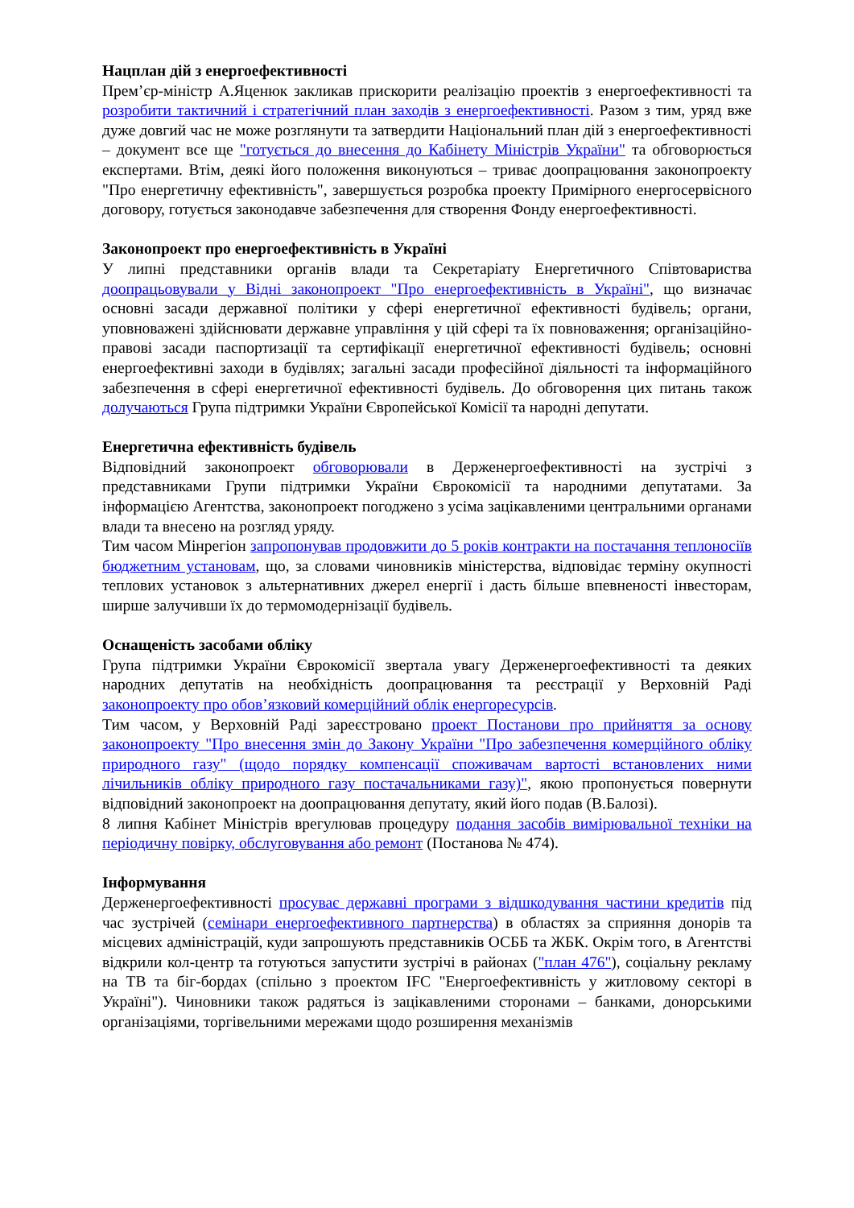Нацплан дій з енергоефективності
Прем’єр-міністр А.Яценюк закликав прискорити реалізацію проектів з енергоефективності та розробити тактичний і стратегічний план заходів з енергоефективності. Разом з тим, уряд вже дуже довгий час не може розглянути та затвердити Національний план дій з енергоефективності – документ все ще "готується до внесення до Кабінету Міністрів України" та обговорюється експертами. Втім, деякі його положення виконуються – триває доопрацювання законопроекту "Про енергетичну ефективність", завершується розробка проекту Примірного енергосервісного договору, готується законодавче забезпечення для створення Фонду енергоефективності.
Законопроект про енергоефективність в Україні
У липні представники органів влади та Секретаріату Енергетичного Співтовариства доопрацьовували у Відні законопроект "Про енергоефективність в Україні", що визначає основні засади державної політики у сфері енергетичної ефективності будівель; органи, уповноважені здійснювати державне управління у цій сфері та їх повноваження; організаційно-правові засади паспортизації та сертифікації енергетичної ефективності будівель; основні енергоефективні заходи в будівлях; загальні засади професійної діяльності та інформаційного забезпечення в сфері енергетичної ефективності будівель. До обговорення цих питань також долучаються Група підтримки України Європейської Комісії та народні депутати.
Енергетична ефективність будівель
Відповідний законопроект обговорювали в Держенергоефективності на зустрічі з представниками Групи підтримки України Єврокомісії та народними депутатами. За інформацією Агентства, законопроект погоджено з усіма зацікавленими центральними органами влади та внесено на розгляд уряду.
Тим часом Мінрегіон запропонував продовжити до 5 років контракти на постачання теплоносіїв бюджетним установам, що, за словами чиновників міністерства, відповідає терміну окупності теплових установок з альтернативних джерел енергії і дасть більше впевненості інвесторам, ширше залучивши їх до термомодернізації будівель.
Оснащеність засобами обліку
Група підтримки України Єврокомісії звертала увагу Держенергоефективності та деяких народних депутатів на необхідність доопрацювання та реєстрації у Верховній Раді законопроекту про обов’язковий комерційний облік енергоресурсів.
Тим часом, у Верховній Раді зареєстровано проект Постанови про прийняття за основу законопроекту "Про внесення змін до Закону України "Про забезпечення комерційного обліку природного газу" (щодо порядку компенсації споживачам вартості встановлених ними лічильників обліку природного газу постачальниками газу)", якою пропонується повернути відповідний законопроект на доопрацювання депутату, який його подав (В.Балозі).
8 липня Кабінет Міністрів врегулював процедуру подання засобів вимірювальної техніки на періодичну повірку, обслуговування або ремонт (Постанова № 474).
Інформування
Держенергоефективності просуває державні програми з відшкодування частини кредитів під час зустрічей (семінари енергоефективного партнерства) в областях за сприяння донорів та місцевих адміністрацій, куди запрошують представників ОСББ та ЖБК. Окрім того, в Агентстві відкрили кол-центр та готуються запустити зустрічі в районах ("план 476"), соціальну рекламу на ТВ та біг-бордах (спільно з проектом IFC "Енергоефективність у житловому секторі в Україні"). Чиновники також радяться із зацікавленими сторонами – банками, донорськими організаціями, торгівельними мережами щодо розширення механізмів